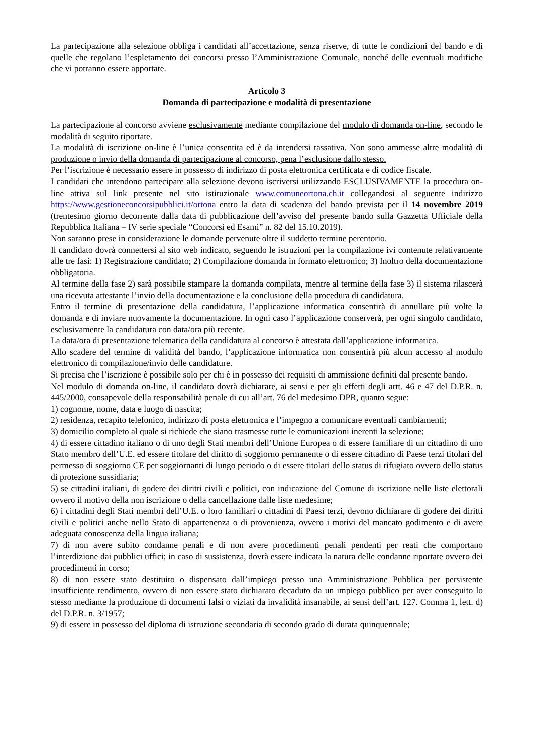La partecipazione alla selezione obbliga i candidati all’accettazione, senza riserve, di tutte le condizioni del bando e di quelle che regolano l’espletamento dei concorsi presso l’Amministrazione Comunale, nonché delle eventuali modifiche che vi potranno essere apportate.
Articolo 3
Domanda di partecipazione e modalità di presentazione
La partecipazione al concorso avviene esclusivamente mediante compilazione del modulo di domanda on-line, secondo le modalità di seguito riportate.
La modalità di iscrizione on-line è l’unica consentita ed è da intendersi tassativa. Non sono ammesse altre modalità di produzione o invio della domanda di partecipazione al concorso, pena l’esclusione dallo stesso.
Per l’iscrizione è necessario essere in possesso di indirizzo di posta elettronica certificata e di codice fiscale.
I candidati che intendono partecipare alla selezione devono iscriversi utilizzando ESCLUSIVAMENTE la procedura on-line attiva sul link presente nel sito istituzionale www.comuneortona.ch.it collegandosi al seguente indirizzo https://www.gestioneconcorsipubblici.it/ortona entro la data di scadenza del bando prevista per il 14 novembre 2019 (trentesimo giorno decorrente dalla data di pubblicazione dell’avviso del presente bando sulla Gazzetta Ufficiale della Repubblica Italiana – IV serie speciale “Concorsi ed Esami” n. 82 del 15.10.2019).
Non saranno prese in considerazione le domande pervenute oltre il suddetto termine perentorio.
Il candidato dovrà connettersi al sito web indicato, seguendo le istruzioni per la compilazione ivi contenute relativamente alle tre fasi: 1) Registrazione candidato; 2) Compilazione domanda in formato elettronico; 3) Inoltro della documentazione obbligatoria.
Al termine della fase 2) sarà possibile stampare la domanda compilata, mentre al termine della fase 3) il sistema rilascerà una ricevuta attestante l’invio della documentazione e la conclusione della procedura di candidatura.
Entro il termine di presentazione della candidatura, l’applicazione informatica consentirà di annullare più volte la domanda e di inviare nuovamente la documentazione. In ogni caso l’applicazione conserverà, per ogni singolo candidato, esclusivamente la candidatura con data/ora più recente.
La data/ora di presentazione telematica della candidatura al concorso è attestata dall’applicazione informatica.
Allo scadere del termine di validità del bando, l’applicazione informatica non consentirà più alcun accesso al modulo elettronico di compilazione/invio delle candidature.
Si precisa che l’iscrizione è possibile solo per chi è in possesso dei requisiti di ammissione definiti dal presente bando.
Nel modulo di domanda on-line, il candidato dovrà dichiarare, ai sensi e per gli effetti degli artt. 46 e 47 del D.P.R. n. 445/2000, consapevole della responsabilità penale di cui all’art. 76 del medesimo DPR, quanto segue:
1) cognome, nome, data e luogo di nascita;
2) residenza, recapito telefonico, indirizzo di posta elettronica e l’impegno a comunicare eventuali cambiamenti;
3) domicilio completo al quale si richiede che siano trasmesse tutte le comunicazioni inerenti la selezione;
4) di essere cittadino italiano o di uno degli Stati membri dell’Unione Europea o di essere familiare di un cittadino di uno Stato membro dell’U.E. ed essere titolare del diritto di soggiorno permanente o di essere cittadino di Paese terzi titolari del permesso di soggiorno CE per soggiornanti di lungo periodo o di essere titolari dello status di rifugiato ovvero dello status di protezione sussidiaria;
5) se cittadini italiani, di godere dei diritti civili e politici, con indicazione del Comune di iscrizione nelle liste elettorali ovvero il motivo della non iscrizione o della cancellazione dalle liste medesime;
6) i cittadini degli Stati membri dell’U.E. o loro familiari o cittadini di Paesi terzi, devono dichiarare di godere dei diritti civili e politici anche nello Stato di appartenenza o di provenienza, ovvero i motivi del mancato godimento e di avere adeguata conoscenza della lingua italiana;
7) di non avere subito condanne penali e di non avere procedimenti penali pendenti per reati che comportano l’interdizione dai pubblici uffici; in caso di sussistenza, dovrà essere indicata la natura delle condanne riportate ovvero dei procedimenti in corso;
8) di non essere stato destituito o dispensato dall’impiego presso una Amministrazione Pubblica per persistente insufficiente rendimento, ovvero di non essere stato dichiarato decaduto da un impiego pubblico per aver conseguito lo stesso mediante la produzione di documenti falsi o viziati da invalidità insanabile, ai sensi dell’art. 127. Comma 1, lett. d) del D.P.R. n. 3/1957;
9) di essere in possesso del diploma di istruzione secondaria di secondo grado di durata quinquennale;